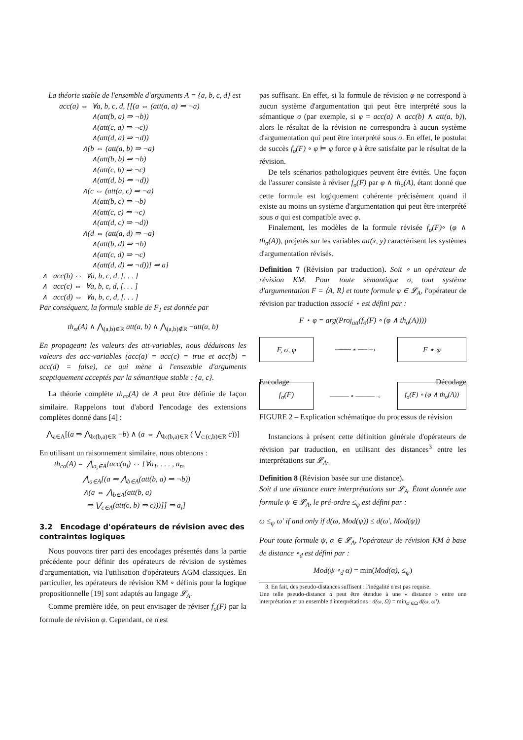La théorie stable de l'ensemble d'arguments A = {a, b, c, d} est
acc(a) ⇔ ∀a, b, c, d, [[(a ⇔ (att(a, a) ⇒ ¬a) ∧(att(b, a) ⇒ ¬b)) ∧(att(c, a) ⇒ ¬c)) ∧(att(d, a) ⇒ ¬d)) ∧(b ⇔ (att(a, b) ⇒ ¬a) ∧(att(b, b) ⇒ ¬b) ∧(att(c, b) ⇒ ¬c) ∧(att(d, b) ⇒ ¬d)) ∧(c ⇔ (att(a, c) ⇒ ¬a) ∧(att(b, c) ⇒ ¬b) ∧(att(c, c) ⇒ ¬c) ∧(att(d, c) ⇒ ¬d)) ∧(d ⇔ (att(a, d) ⇒ ¬a) ∧(att(b, d) ⇒ ¬b) ∧(att(c, d) ⇒ ¬c) ∧(att(d, d) ⇒ ¬d))] ⇒ a]
∧ acc(b) ⇔ ∀a, b, c, d, [. . . ] ∧ acc(c) ⇔ ∀a, b, c, d, [. . . ] ∧ acc(d) ⇔ ∀a, b, c, d, [. . . ]
Par conséquent, la formule stable de F<sub>1</sub> est donnée par
th<sub>st</sub>(A) ∧ ⋀<sub>(a,b)∈R</sub> att(a, b) ∧ ⋀<sub>(a,b)∉R</sub> ¬att(a, b)
En propageant les valeurs des att-variables, nous déduisons les valeurs des acc-variables (acc(a) = acc(c) = true et acc(b) = acc(d) = false), ce qui mène à l'ensemble d'arguments sceptiquement acceptés par la sémantique stable : {a, c}.
La théorie complète th<sub>co</sub>(A) de A peut être définie de façon similaire. Rappelons tout d'abord l'encodage des extensions complètes donné dans [4] :
⋀<sub>a∈A</sub>[(a ⇒ ⋀<sub>b:(b,a)∈R</sub> ¬b) ∧ (a ⇔ ⋀<sub>b:(b,a)∈R</sub> ( ⋁<sub>c:(c,b)∈R</sub> c))]
En utilisant un raisonnement similaire, nous obtenons :
th<sub>co</sub>(A) = ⋀<sub>a<sub>i</sub>∈A</sub>[acc(a<sub>i</sub>) ⇔ [∀a<sub>1</sub>, . . . , a<sub>n</sub>, ⋀<sub>a∈A</sub>[(a ⇒ ⋀<sub>b∈A</sub>(att(b, a) ⇒ ¬b)) ∧(a ⇔ ⋀<sub>b∈A</sub>(att(b, a) ⇒ ⋁<sub>c∈A</sub>(att(c, b) ⇒ c)))]] ⇒ a<sub>i</sub>]
3.2 Encodage d'opérateurs de révision avec des contraintes logiques
Nous pouvons tirer parti des encodages présentés dans la partie précédente pour définir des opérateurs de révision de systèmes d'argumentation, via l'utilisation d'opérateurs AGM classiques. En particulier, les opérateurs de révision KM ∘ définis pour la logique propositionnelle [19] sont adaptés au langage 𝓛<sub>A</sub>.
Comme première idée, on peut envisager de réviser f<sub>σ</sub>(F) par la formule de révision φ. Cependant, ce n'est
pas suffisant. En effet, si la formule de révision φ ne correspond à aucun système d'argumentation qui peut être interprété sous la sémantique σ (par exemple, si φ = acc(a) ∧ acc(b) ∧ att(a, b)), alors le résultat de la révision ne correspondra à aucun système d'argumentation qui peut être interprété sous σ. En effet, le postulat de succès f<sub>σ</sub>(F) ∘ φ ⊨ φ force φ à être satisfaite par le résultat de la révision.
De tels scénarios pathologiques peuvent être évités. Une façon de l'assurer consiste à réviser f<sub>σ</sub>(F) par φ ∧ th<sub>σ</sub>(A), étant donné que cette formule est logiquement cohérente précisément quand il existe au moins un système d'argumentation qui peut être interprété sous σ qui est compatible avec φ.
Finalement, les modèles de la formule révisée f<sub>σ</sub>(F)∘ (φ ∧ th<sub>σ</sub>(A)), projetés sur les variables att(x, y) caractérisent les systèmes d'argumentation révisés.
Definition 7 (Révision par traduction). Soit ∘ un opérateur de révision KM. Pour toute sémantique σ, tout système d'argumentation F = ⟨A, R⟩ et toute formule φ ∈ 𝓛<sub>A</sub>, l'opérateur de révision par traduction associé ⋆ est défini par :
F ⋆ φ = arg(Proj<sub>att</sub>(f<sub>σ</sub>(F) ∘ (φ ∧ th<sub>σ</sub>(A))))
F, σ, φ
┈┈┈┈ ⋆ ┈┈┈┈›
F ⋆ φ
f<sub>σ</sub>(F)
——— ∘ ———→
f<sub>σ</sub>(F) ∘ (φ ∧ th<sub>σ</sub>(A))
Encodage Décodage
FIGURE 2 – Explication schématique du processus de révision
Instancions à présent cette définition générale d'opérateurs de révision par traduction, en utilisant des distances<sup>3</sup> entre les interprétations sur 𝓛<sub>A</sub>.
Definition 8 (Révision basée sur une distance).
Soit d une distance entre interprétations sur 𝓛<sub>A</sub>. Étant donnée une formule ψ ∈ 𝓛<sub>A</sub>, le pré-ordre ≤<sub>ψ</sub> est défini par :
ω ≤<sub>ψ</sub> ω′ if and only if d(ω, Mod(ψ)) ≤ d(ω′, Mod(ψ))
Pour toute formule ψ, α ∈ 𝓛<sub>A</sub>, l'opérateur de révision KM à base de distance ∘<sub>d</sub> est défini par :
Mod(ψ ∘<sub>d</sub> α) = min(Mod(α), ≤<sub>ψ</sub>)
3. En fait, des pseudo-distances suffisent : l'inégalité n'est pas requise.
Une telle pseudo-distance d peut être étendue à une « distance » entre une interprétation et un ensemble d'interprétations : d(ω, Ω) = min<sub>ω′∈Ω</sub> d(ω, ω′).